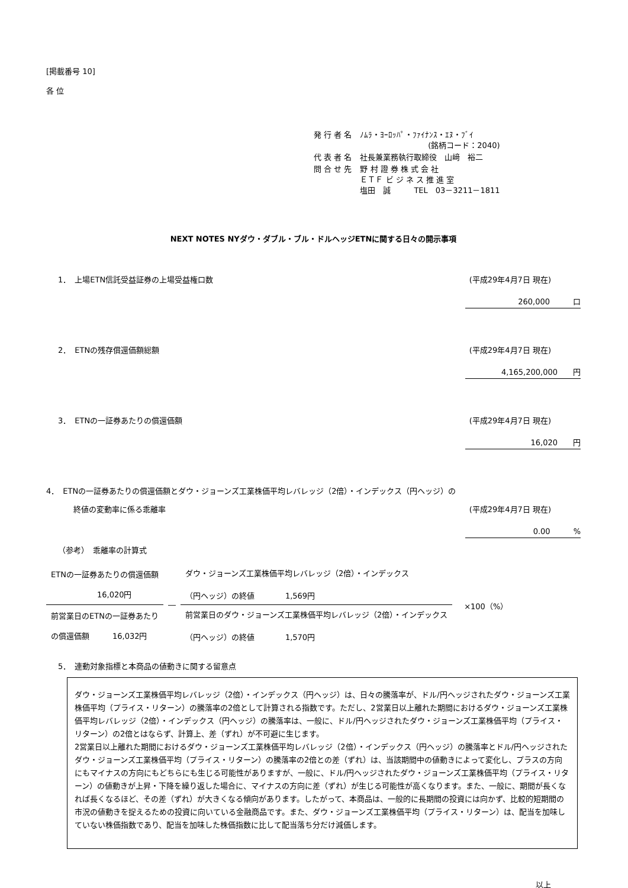[掲載番号 10]
各 位
| 発 行 者 名 | ﾉﾑﾗ・ﾖｰﾛｯﾊﾟ・ﾌｧｲﾅﾝｽ・ｴﾇ・ﾌﾞｲ (銘柄コード：2040) |
| 代 表 者 名 | 社長兼業務執行取締役 山﨑 裕二 |
| 問 合 せ 先 | 野 村 證 券 株 式 会 社 ＥＴＦ ビ ジ ネ ス 推 進 室 塩田 誠 TEL 03－3211－1811 |
NEXT NOTES NYダウ・ダブル・ブル・ドルヘッジETNに関する日々の開示事項
1．　上場ETN信託受益証券の上場受益権口数 (平成29年4月7日 現在)
260,000　　　口
2．　ETNの残存償還価額総額 (平成29年4月7日 現在)
4,165,200,000　　円
3．　ETNの一証券あたりの償還価額 (平成29年4月7日 現在)
16,020　　円
4．　ETNの一証券あたりの償還価額とダウ・ジョーンズ工業株価平均レバレッジ（2倍）・インデックス（円ヘッジ）の
　　終値の変動率に係る乖離率 (平成29年4月7日 現在)
0.00　　　%
（参考）　乖離率の計算式
| ETNの一証券あたりの償還価額 16,020円 | ― | ダウ・ジョーンズ工業株価平均レバレッジ（2倍）・インデックス （円ヘッジ）の終値 1,569円 |
| 前営業日のETNの一証券あたり の償還価額 16,032円 | | 前営業日のダウ・ジョーンズ工業株価平均レバレッジ（2倍）・インデックス （円ヘッジ）の終値 1,570円 |
×100（%）
5．　連動対象指標と本商品の値動きに関する留意点
ダウ・ジョーンズ工業株価平均レバレッジ（2倍）・インデックス（円ヘッジ）は、日々の騰落率が、ドル/円ヘッジされたダウ・ジョーンズ工業株価平均（プライス・リターン）の騰落率の2倍として計算される指数です。ただし、2営業日以上離れた期間におけるダウ・ジョーンズ工業株価平均レバレッジ（2倍）・インデックス（円ヘッジ）の騰落率は、一般に、ドル/円ヘッジされたダウ・ジョーンズ工業株価平均（プライス・リターン）の2倍とはならず、計算上、差（ずれ）が不可避に生じます。
2営業日以上離れた期間におけるダウ・ジョーンズ工業株価平均レバレッジ（2倍）・インデックス（円ヘッジ）の騰落率とドル/円ヘッジされたダウ・ジョーンズ工業株価平均（プライス・リターン）の騰落率の2倍との差（ずれ）は、当該期間中の値動きによって変化し、プラスの方向にもマイナスの方向にもどちらにも生じる可能性がありますが、一般に、ドル/円ヘッジされたダウ・ジョーンズ工業株価平均（プライス・リターン）の値動きが上昇・下降を繰り返した場合に、マイナスの方向に差（ずれ）が生じる可能性が高くなります。また、一般に、期間が長くなれば長くなるほど、その差（ずれ）が大きくなる傾向があります。したがって、本商品は、一般的に長期間の投資には向かず、比較的短期間の市況の値動きを捉えるための投資に向いている金融商品です。また、ダウ・ジョーンズ工業株価平均（プライス・リターン）は、配当を加味していない株価指数であり、配当を加味した株価指数に比して配当落ち分だけ減価します。
以上